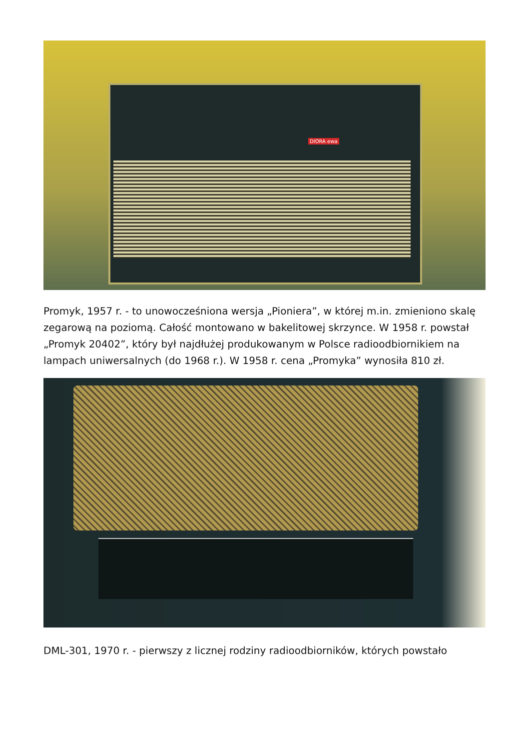DIORA ewa
Promyk, 1957 r. - to unowocześniona wersja „Pioniera”, w której m.in. zmieniono skalę zegarową na poziomą. Całość montowano w bakelitowej skrzynce. W 1958 r. powstał „Promyk 20402”, który był najdłużej produkowanym w Polsce radioodbiornikiem na lampach uniwersalnych (do 1968 r.). W 1958 r. cena „Promyka” wynosiła 810 zł.
DML-301, 1970 r. - pierwszy z licznej rodziny radioodbiorników, których powstało